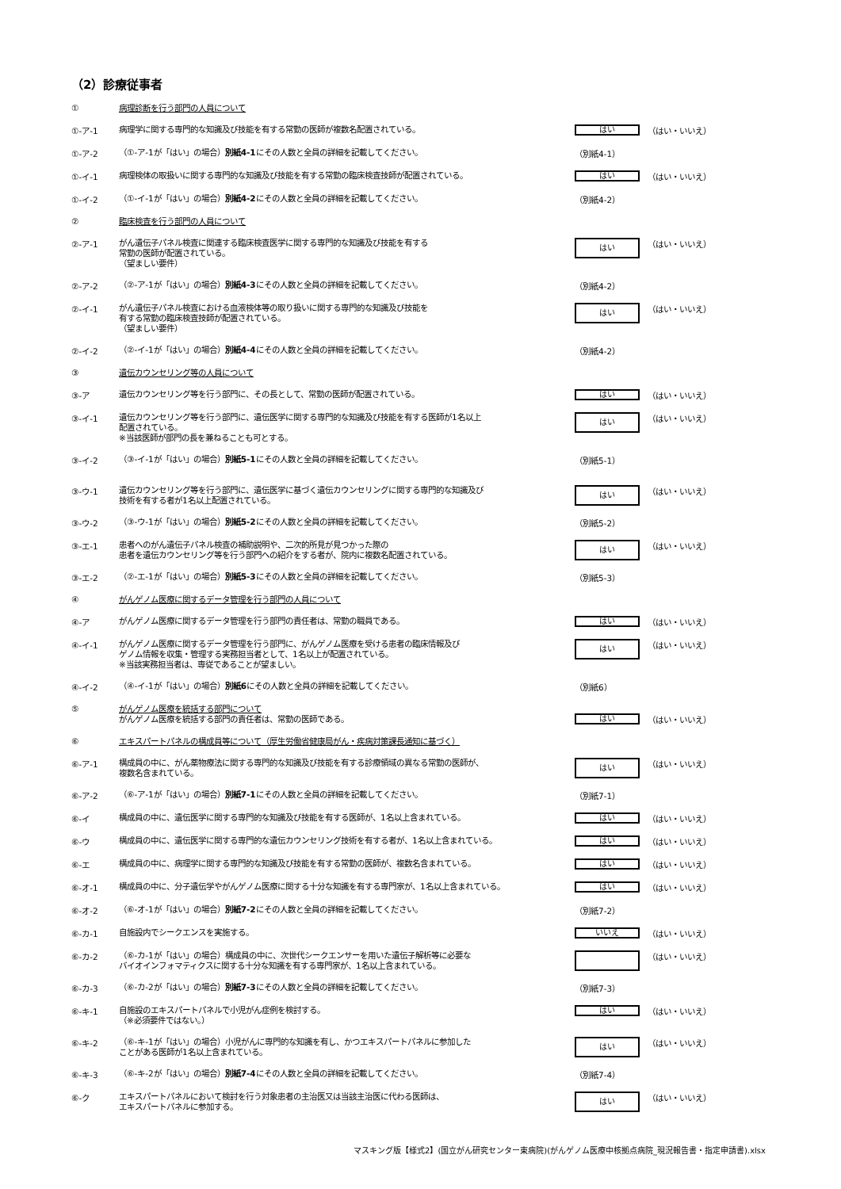（2）診療従事者
①
病理診断を行う部門の人員について
①-ア-1
病理学に関する専門的な知識及び技能を有する常勤の医師が複数名配置されている。
はい
（はい・いいえ）
①-ア-2
（①-ア-1が「はい」の場合）別紙4-1にその人数と全員の詳細を記載してください。
（別紙4-1）
①-イ-1
病理検体の取扱いに関する専門的な知識及び技能を有する常勤の臨床検査技師が配置されている。
はい
（はい・いいえ）
①-イ-2
（①-イ-1が「はい」の場合）別紙4-2にその人数と全員の詳細を記載してください。
（別紙4-2）
②
臨床検査を行う部門の人員について
②-ア-1
がん遺伝子パネル検査に関連する臨床検査医学に関する専門的な知識及び技能を有する
常勤の医師が配置されている。
（望ましい要件）
はい
（はい・いいえ）
②-ア-2
（②-ア-1が「はい」の場合）別紙4-3にその人数と全員の詳細を記載してください。
（別紙4-2）
②-イ-1
がん遺伝子パネル検査における血液検体等の取り扱いに関する専門的な知識及び技能を
有する常勤の臨床検査技師が配置されている。
（望ましい要件）
はい
（はい・いいえ）
②-イ-2
（②-イ-1が「はい」の場合）別紙4-4にその人数と全員の詳細を記載してください。
（別紙4-2）
③
遺伝カウンセリング等の人員について
③-ア
遺伝カウンセリング等を行う部門に、その長として、常勤の医師が配置されている。
はい
（はい・いいえ）
③-イ-1
遺伝カウンセリング等を行う部門に、遺伝医学に関する専門的な知識及び技能を有する医師が1名以上
配置されている。
※当該医師が部門の長を兼ねることも可とする。
はい
（はい・いいえ）
③-イ-2
（③-イ-1が「はい」の場合）別紙5-1にその人数と全員の詳細を記載してください。
（別紙5-1）
③-ウ-1
遺伝カウンセリング等を行う部門に、遺伝医学に基づく遺伝カウンセリングに関する専門的な知識及び
技術を有する者が1名以上配置されている。
はい
（はい・いいえ）
③-ウ-2
（③-ウ-1が「はい」の場合）別紙5-2にその人数と全員の詳細を記載してください。
（別紙5-2）
③-エ-1
患者へのがん遺伝子パネル検査の補助説明や、二次的所見が見つかった際の
患者を遺伝カウンセリング等を行う部門への紹介をする者が、院内に複数名配置されている。
はい
（はい・いいえ）
③-エ-2
（②-エ-1が「はい」の場合）別紙5-3にその人数と全員の詳細を記載してください。
（別紙5-3）
④
がんゲノム医療に関するデータ管理を行う部門の人員について
④-ア
がんゲノム医療に関するデータ管理を行う部門の責任者は、常勤の職員である。
はい
（はい・いいえ）
④-イ-1
がんゲノム医療に関するデータ管理を行う部門に、がんゲノム医療を受ける患者の臨床情報及び
ゲノム情報を収集・管理する実務担当者として、1名以上が配置されている。
※当該実務担当者は、専従であることが望ましい。
はい
（はい・いいえ）
④-イ-2
（④-イ-1が「はい」の場合）別紙6にその人数と全員の詳細を記載してください。
（別紙6）
⑤
がんゲノム医療を統括する部門について
がんゲノム医療を統括する部門の責任者は、常勤の医師である。
はい
（はい・いいえ）
⑥
エキスパートパネルの構成員等について（厚生労働省健康局がん・疾病対策課長通知に基づく）
⑥-ア-1
構成員の中に、がん薬物療法に関する専門的な知識及び技能を有する診療領域の異なる常勤の医師が、
複数名含まれている。
はい
（はい・いいえ）
⑥-ア-2
（⑥-ア-1が「はい」の場合）別紙7-1にその人数と全員の詳細を記載してください。
（別紙7-1）
⑥-イ
構成員の中に、遺伝医学に関する専門的な知識及び技能を有する医師が、1名以上含まれている。
はい
（はい・いいえ）
⑥-ウ
構成員の中に、遺伝医学に関する専門的な遺伝カウンセリング技術を有する者が、1名以上含まれている。
はい
（はい・いいえ）
⑥-エ
構成員の中に、病理学に関する専門的な知識及び技能を有する常勤の医師が、複数名含まれている。
はい
（はい・いいえ）
⑥-オ-1
構成員の中に、分子遺伝学やがんゲノム医療に関する十分な知識を有する専門家が、1名以上含まれている。
はい
（はい・いいえ）
⑥-オ-2
（⑥-オ-1が「はい」の場合）別紙7-2にその人数と全員の詳細を記載してください。
（別紙7-2）
⑥-カ-1
自施設内でシークエンスを実施する。
いいえ
（はい・いいえ）
⑥-カ-2
（⑥-カ-1が「はい」の場合）構成員の中に、次世代シークエンサーを用いた遺伝子解析等に必要な
バイオインフォマティクスに関する十分な知識を有する専門家が、1名以上含まれている。
（はい・いいえ）
⑥-カ-3
（⑥-カ-2が「はい」の場合）別紙7-3にその人数と全員の詳細を記載してください。
（別紙7-3）
⑥-キ-1
自施設のエキスパートパネルで小児がん症例を検討する。
（※必須要件ではない。）
はい
（はい・いいえ）
⑥-キ-2
（⑥-キ-1が「はい」の場合）小児がんに専門的な知識を有し、かつエキスパートパネルに参加した
ことがある医師が1名以上含まれている。
はい
（はい・いいえ）
⑥-キ-3
（⑥-キ-2が「はい」の場合）別紙7-4にその人数と全員の詳細を記載してください。
（別紙7-4）
⑥-ク
エキスパートパネルにおいて検討を行う対象患者の主治医又は当該主治医に代わる医師は、
エキスパートパネルに参加する。
はい
（はい・いいえ）
マスキング版【様式2】(国立がん研究センター東病院)(がんゲノム医療中核拠点病院_現況報告書・指定申請書).xlsx